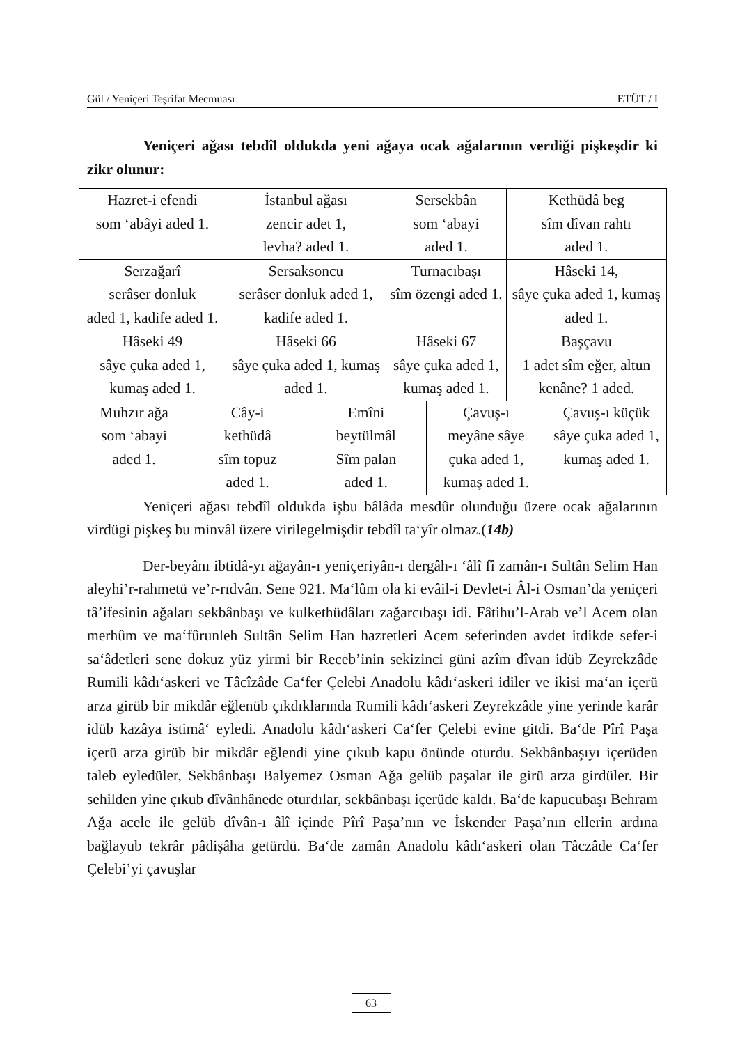Gül / Yeniçeri Teşrifat Mecmuası ETÜT / I
Yeniçeri ağası tebdîl oldukda yeni ağaya ocak ağalarının verdiği pişkeşdir ki zikr olunur:
| Hazret-i efendi som ‘abâyi aded 1. | | İstanbul ağası zencir adet 1, levha? aded 1. | | Sersekbân som ‘abayi aded 1. | | Kethüdâ beg sîm dîvan rahtı aded 1. | |
| Serzağarî serâser donluk aded 1, kadife aded 1. | | Sersaksoncu serâser donluk aded 1, kadife aded 1. | | Turnacıbaşı sîm özengi aded 1. | | Hâseki 14, sâye çuka aded 1, kumaş aded 1. | |
| Hâseki 49 sâye çuka aded 1, kumaş aded 1. | | Hâseki 66 sâye çuka aded 1, kumaş aded 1. | | Hâseki 67 sâye çuka aded 1, kumaş aded 1. | | Başçavu 1 adet sîm eğer, altun kenâne? 1 aded. | |
| Muhzır ağa som ‘abayi aded 1. | Cây-i kethüdâ sîm topuz aded 1. | | Emîni beytülmâl Sîm palan aded 1. | | Çavuş-ı meyâne sâye çuka aded 1, kumaş aded 1. | | Çavuş-ı küçük sâye çuka aded 1, kumaş aded 1. |
Yeniçeri ağası tebdîl oldukda işbu bâlâda mesdûr olunduğu üzere ocak ağalarının virdügi pişkeş bu minvâl üzere virilegelmişdir tebdîl ta‘yîr olmaz.(14b)
Der-beyânı ibtidâ-yı ağayân-ı yeniçeriyân-ı dergâh-ı ‘âlî fî zamân-ı Sultân Selim Han aleyhi’r-rahmetü ve’r-rıdvân. Sene 921. Ma‘lûm ola ki evâil-i Devlet-i Âl-i Osman’da yeniçeri tâ’ifesinin ağaları sekbânbaşı ve kulkethüdâları zağarcıbaşı idi. Fâtihu’l-Arab ve’l Acem olan merhûm ve ma‘fûrunleh Sultân Selim Han hazretleri Acem seferinden avdet itdikde sefer-i sa‘âdetleri sene dokuz yüz yirmi bir Receb’inin sekizinci güni azîm dîvan idüb Zeyrekzâde Rumili kâdı‘askeri ve Tâcîzâde Ca‘fer Çelebi Anadolu kâdı‘askeri idiler ve ikisi ma‘an içerü arza girüb bir mikdâr eğlenüb çıkdıklarında Rumili kâdı‘askeri Zeyrekzâde yine yerinde karâr idüb kazâya istimâ‘ eyledi. Anadolu kâdı‘askeri Ca‘fer Çelebi evine gitdi. Ba‘de Pîrî Paşa içerü arza girüb bir mikdâr eğlendi yine çıkub kapu önünde oturdu. Sekbânbaşıyı içerüden taleb eyledüler, Sekbânbaşı Balyemez Osman Ağa gelüb paşalar ile girü arza girdüler. Bir sehilden yine çıkub dîvânhânede oturdılar, sekbânbaşı içerüde kaldı. Ba‘de kapucubaşı Behram Ağa acele ile gelüb dîvân-ı âlî içinde Pîrî Paşa’nın ve İskender Paşa’nın ellerin ardına bağlayub tekrâr pâdişâha getürdü. Ba‘de zamân Anadolu kâdı‘askeri olan Tâczâde Ca‘fer Çelebi’yi çavuşlar
63